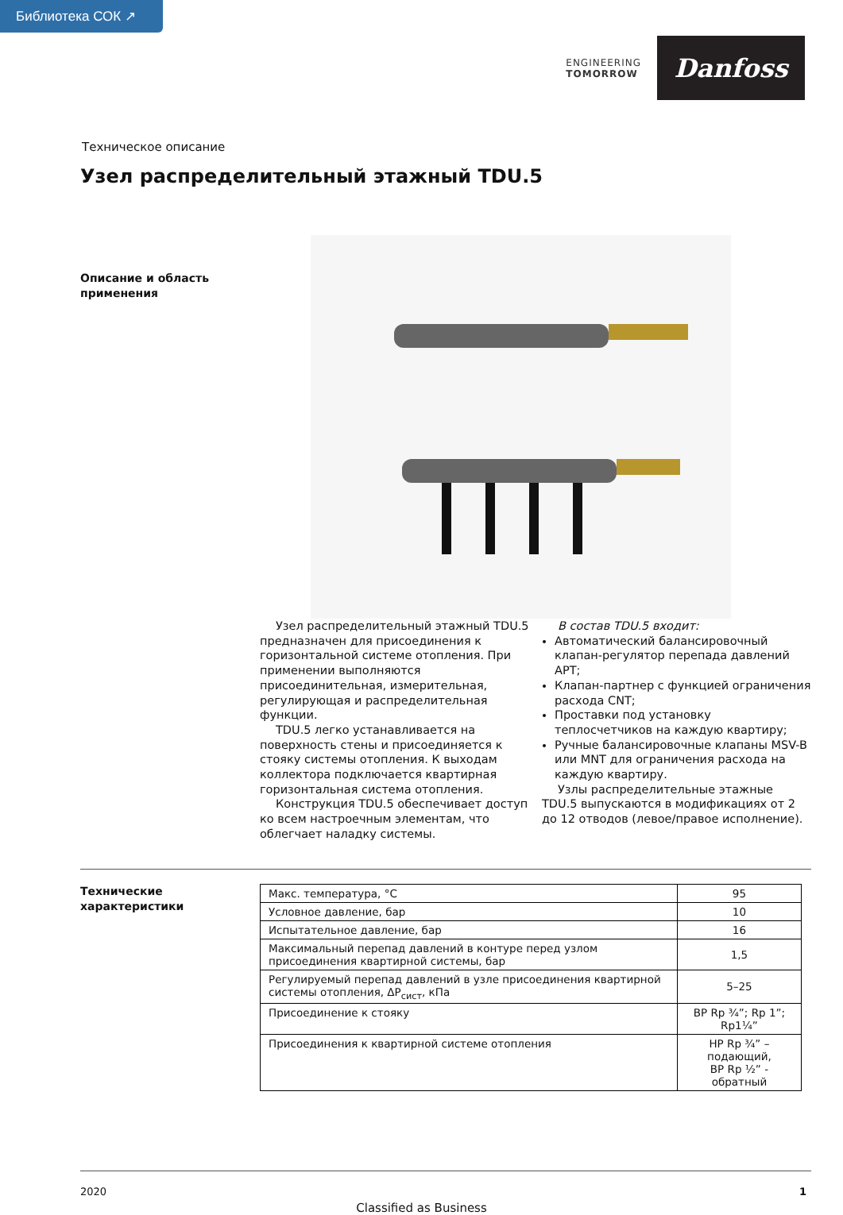Библиотека СОК ↗
ENGINEERING
TOMORROW
Danfoss
Техническое описание
Узел распределительный этажный TDU.5
Описание и область применения
Узел распределительный этажный TDU.5 предназначен для присоединения к горизонтальной системе отопления. При применении выполняются присоединительная, измерительная, регулирующая и распределительная функции.
TDU.5 легко устанавливается на поверхность стены и присоединяется к стояку системы отопления. К выходам коллектора подключается квартирная горизонтальная система отопления.
Конструкция TDU.5 обеспечивает доступ ко всем настроечным элементам, что облегчает наладку системы.
В состав TDU.5 входит:
Автоматический балансировочный клапан-регулятор перепада давлений APT;
Клапан-партнер с функцией ограничения расхода CNT;
Проставки под установку теплосчетчиков на каждую квартиру;
Ручные балансировочные клапаны MSV-B или MNT для ограничения расхода на каждую квартиру.
Узлы распределительные этажные TDU.5 выпускаются в модификациях от 2 до 12 отводов (левое/правое исполнение).
Технические характеристики
| Макс. температура, °C | 95 |
| Условное давление, бар | 10 |
| Испытательное давление, бар | 16 |
| Максимальный перепад давлений в контуре перед узлом присоединения квартирной системы, бар | 1,5 |
| Регулируемый перепад давлений в узле присоединения квартирной системы отопления, ΔР<sub>сист</sub>, кПа | 5–25 |
| Присоединение к стояку | ВР Rp ¾”; Rp 1”; Rp1¼” |
| Присоединения к квартирной системе отопления | НР Rp ¾” – подающий, ВР Rp ½” - обратный |
2020 1
Classified as Business